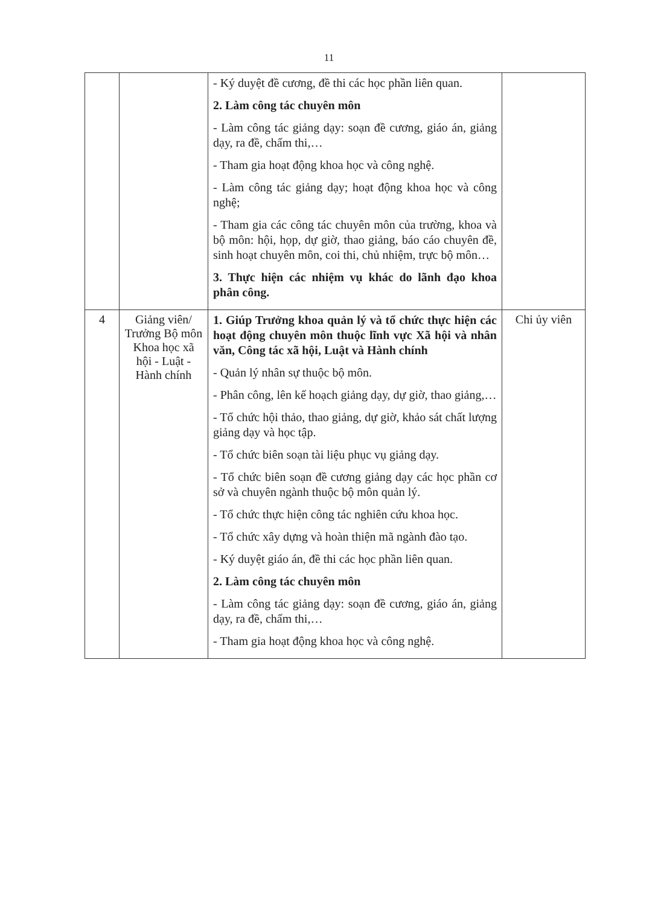11
| | | - Ký duyệt đề cương, đề thi các học phần liên quan. 2. Làm công tác chuyên môn - Làm công tác giảng dạy: soạn đề cương, giáo án, giảng dạy, ra đề, chấm thi,… - Tham gia hoạt động khoa học và công nghệ. - Làm công tác giảng dạy; hoạt động khoa học và công nghệ; - Tham gia các công tác chuyên môn của trường, khoa và bộ môn: hội, họp, dự giờ, thao giảng, báo cáo chuyên đề, sinh hoạt chuyên môn, coi thi, chủ nhiệm, trực bộ môn… 3. Thực hiện các nhiệm vụ khác do lãnh đạo khoa phân công. | |
| 4 | Giảng viên/ Trưởng Bộ môn Khoa học xã hội - Luật - Hành chính | 1. Giúp Trưởng khoa quản lý và tổ chức thực hiện các hoạt động chuyên môn thuộc lĩnh vực Xã hội và nhân văn, Công tác xã hội, Luật và Hành chính - Quản lý nhân sự thuộc bộ môn. - Phân công, lên kế hoạch giảng dạy, dự giờ, thao giảng,… - Tổ chức hội thảo, thao giảng, dự giờ, khảo sát chất lượng giảng dạy và học tập. - Tổ chức biên soạn tài liệu phục vụ giảng dạy. - Tổ chức biên soạn đề cương giảng dạy các học phần cơ sở và chuyên ngành thuộc bộ môn quản lý. - Tổ chức thực hiện công tác nghiên cứu khoa học. - Tổ chức xây dựng và hoàn thiện mã ngành đào tạo. - Ký duyệt giáo án, đề thi các học phần liên quan. 2. Làm công tác chuyên môn - Làm công tác giảng dạy: soạn đề cương, giáo án, giảng dạy, ra đề, chấm thi,… - Tham gia hoạt động khoa học và công nghệ. | Chi ủy viên |